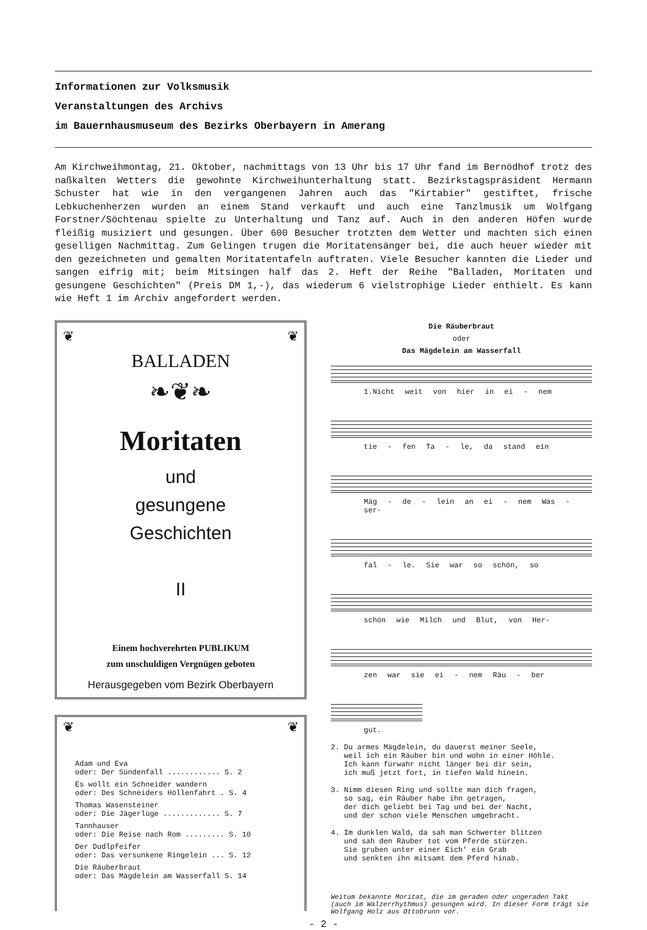Informationen zur Volksmusik
Veranstaltungen des Archivs
im Bauernhausmuseum des Bezirks Oberbayern in Amerang
Am Kirchweihmontag, 21. Oktober, nachmittags von 13 Uhr bis 17 Uhr fand im Bernöd­hof trotz des naßkalten Wetters die gewohnte Kirchweihunterhaltung statt. Bezirks­tagspräsident Hermann Schuster hat wie in den vergangenen Jahren auch das "Kirta­bier" gestiftet, frische Lebkuchenherzen wurden an einem Stand verkauft und auch eine Tanzlmusik um Wolfgang Forstner/Söchtenau spielte zu Unterhaltung und Tanz auf. Auch in den anderen Höfen wurde fleißig musiziert und gesungen. Über 600 Be­sucher trotzten dem Wetter und machten sich einen geselligen Nachmittag. Zum Ge­lingen trugen die Moritatensänger bei, die auch heuer wieder mit den gezeichneten und gemalten Moritatentafeln auftraten. Viele Besucher kannten die Lieder und san­gen eifrig mit; beim Mitsingen half das 2. Heft der Reihe "Balladen, Moritaten und gesungene Geschichten" (Preis DM 1,-), das wiederum 6 vielstrophige Lieder ent­hielt. Es kann wie Heft 1 im Archiv angefordert werden.
❦ ❦
BALLADEN
❧❦❧
Moritaten
und
gesungene
Geschichten
II
Einem hochverehrten PUBLIKUM
zum unschuldigen Vergnügen geboten
Herausgegeben vom Bezirk Oberbayern
❦ ❦
Adam und Eva
oder: Der Sündenfall ............ S. 2
Es wollt ein Schneider wandern
oder: Des Schneiders Höllenfahrt . S. 4
Thomas Wasensteiner
oder: Die Jägerlüge ............. S. 7
Tannhauser
oder: Die Reise nach Rom ......... S. 10
Der Dudlpfeifer
oder: Das versunkene Ringelein ... S. 12
Die Räuberbraut
oder: Das Mägdelein am Wasserfall S. 14
Die Räuberbraut
oder
Das Mägdelein am Wasserfall
1.Nicht weit von hier in ei - nem
tie - fen Ta - le, da stand ein
Mäg - de - lein an ei - nem Was - ser-
fal - le. Sie war so schön, so
schön wie Milch und Blut, von Her-
zen war sie ei - nem Räu - ber
gut.
2. Du armes Mägdelein, du dauerst meiner Seele, weil ich ein Räuber bin und wohn in einer Höhle. Ich kann fürwahr nicht länger bei dir sein, ich muß jetzt fort, in tiefen Wald hinein.
3. Nimm diesen Ring und sollte man dich fragen, so sag, ein Räuber habe ihn getragen, der dich geliebt bei Tag und bei der Nacht, und der schon viele Menschen umgebracht.
4. Im dunklen Wald, da sah man Schwerter blitzen und sah den Räuber tot vom Pferde stürzen. Sie gruben unter einer Eich' ein Grab und senkten ihn mitsamt dem Pferd hinab.
Weitum bekannte Moritat, die im geraden oder ungeraden Takt (auch im Walzerrhythmus) gesungen wird. In dieser Form trägt sie Wolfgang Holz aus Ottobrunn vor.
- 2 -